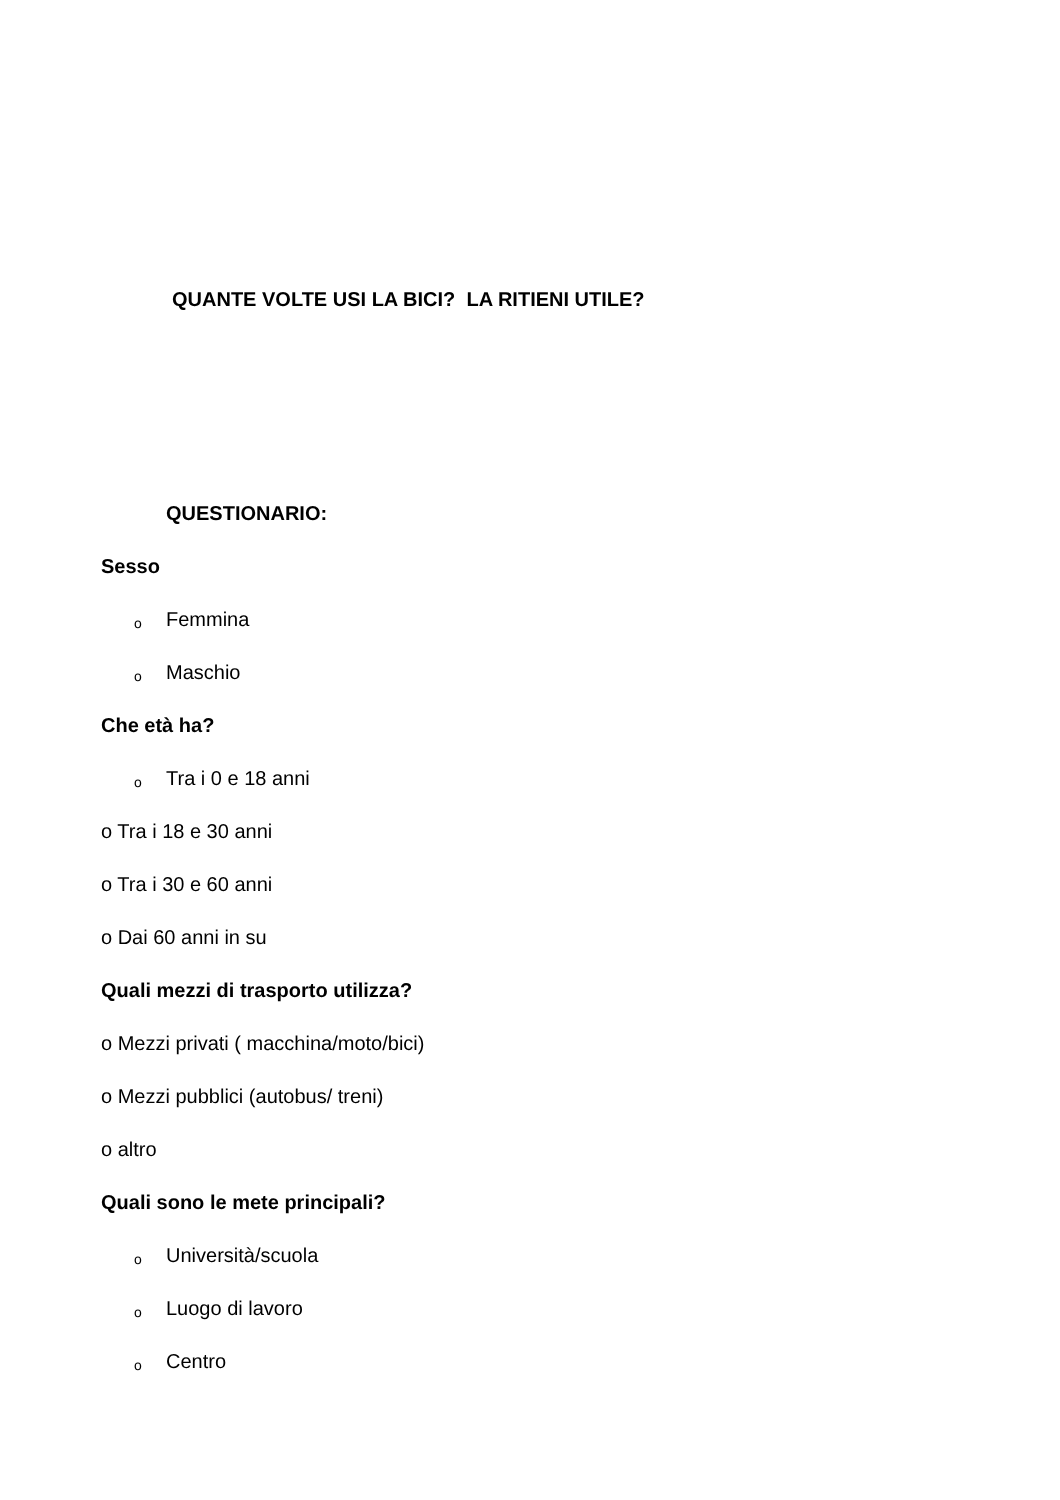QUANTE VOLTE USI LA BICI? LA RITIENI UTILE?
QUESTIONARIO:
Sesso
o Femmina
o Maschio
Che età ha?
o Tra i 0 e 18 anni
o Tra i 18 e 30 anni
o Tra i 30 e 60 anni
o Dai 60 anni in su
Quali mezzi di trasporto utilizza?
o Mezzi privati ( macchina/moto/bici)
o Mezzi pubblici (autobus/ treni)
o altro
Quali sono le mete principali?
o Università/scuola
o Luogo di lavoro
o Centro